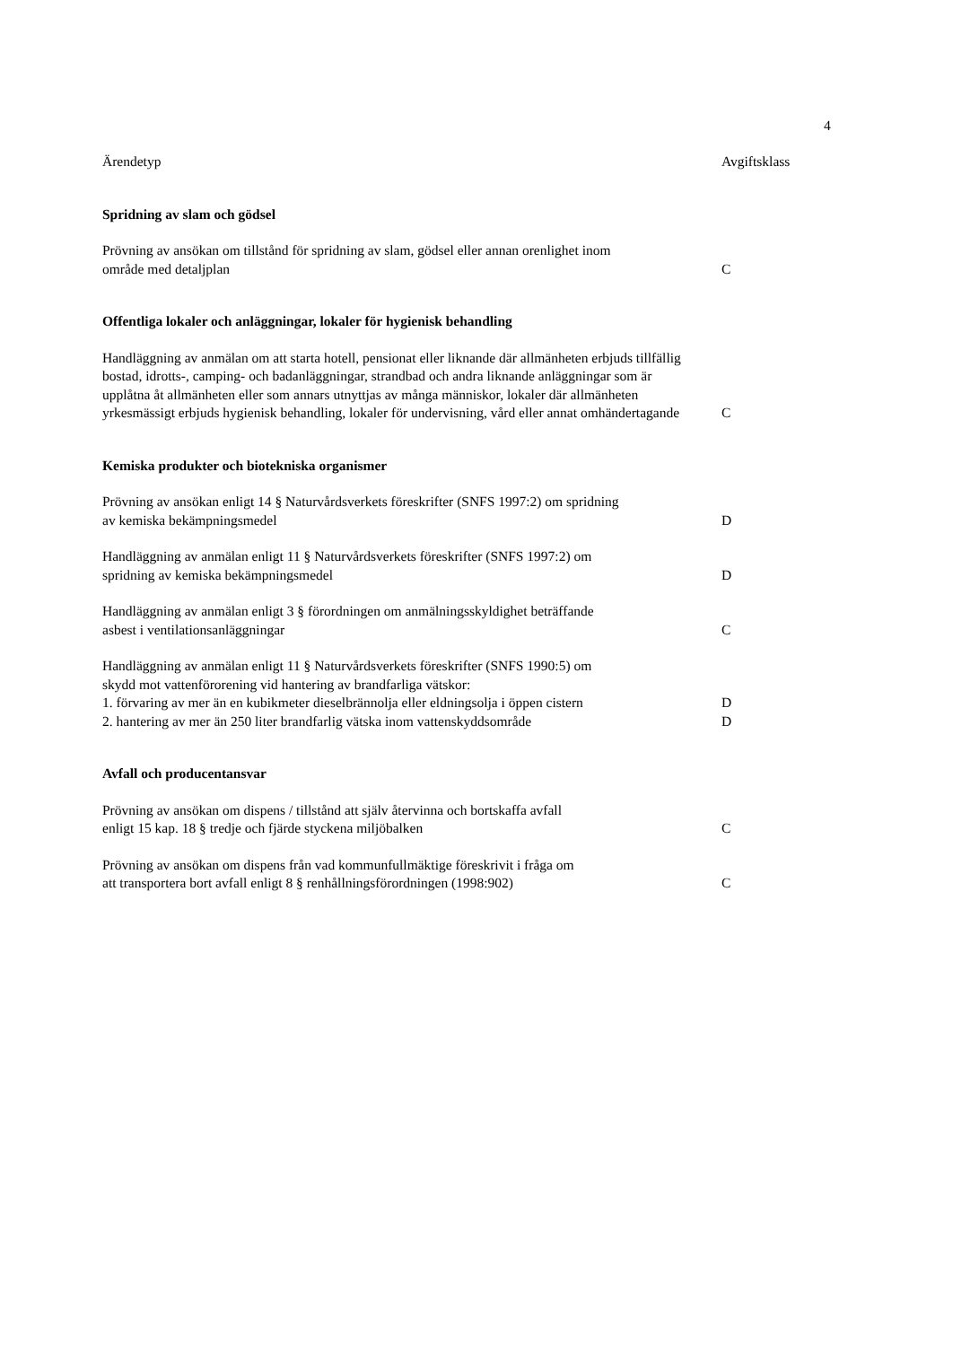4
| Ärendetyp | Avgiftsklass |
| --- | --- |
| Spridning av slam och gödsel | |
| Prövning av ansökan om tillstånd för spridning av slam, gödsel eller annan orenlighet inom område med detaljplan | C |
| Offentliga lokaler och anläggningar, lokaler för hygienisk behandling | |
| Handläggning av anmälan om att starta hotell, pensionat eller liknande där allmänheten erbjuds tillfällig bostad, idrotts-, camping- och badanläggningar, strandbad och andra liknande anläggningar som är upplåtna åt allmänheten eller som annars utnyttjas av många människor, lokaler där allmänheten yrkesmässigt erbjuds hygienisk behandling, lokaler för undervisning, vård eller annat omhändertagande | C |
| Kemiska produkter och biotekniska organismer | |
| Prövning av ansökan enligt 14 § Naturvårdsverkets föreskrifter (SNFS 1997:2) om spridning av kemiska bekämpningsmedel | D |
| Handläggning av anmälan enligt 11 § Naturvårdsverkets föreskrifter (SNFS 1997:2) om spridning av kemiska bekämpningsmedel | D |
| Handläggning av anmälan enligt 3 § förordningen om anmälningsskyldighet beträffande asbest i ventilationsanläggningar | C |
| Handläggning av anmälan enligt 11 § Naturvårdsverkets föreskrifter (SNFS 1990:5) om skydd mot vattenförorening vid hantering av brandfarliga vätskor: 1. förvaring av mer än en kubikmeter dieselbrännolja eller eldningsolja i öppen cistern | D |
| 2. hantering av mer än 250 liter brandfarlig vätska inom vattenskyddsområde | D |
| Avfall och producentansvar | |
| Prövning av ansökan om dispens / tillstånd att själv återvinna och bortskaffa avfall enligt 15 kap. 18 § tredje och fjärde styckena miljöbalken | C |
| Prövning av ansökan om dispens från vad kommunfullmäktige föreskrivit i fråga om att transportera bort avfall enligt 8 § renhållningsförordningen (1998:902) | C |